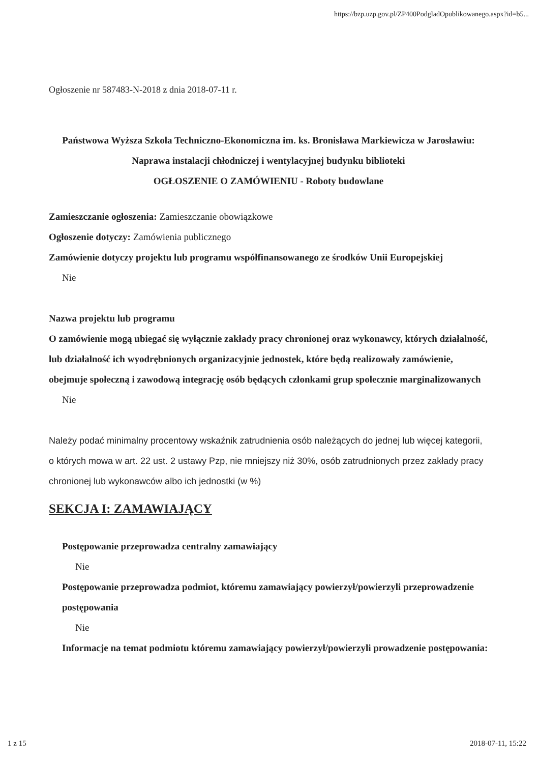https://bzp.uzp.gov.pl/ZP400PodgladOpublikowanego.aspx?id=b5...
Ogłoszenie nr 587483-N-2018 z dnia 2018-07-11 r.
Państwowa Wyższa Szkoła Techniczno-Ekonomiczna im. ks. Bronisława Markiewicza w Jarosławiu: Naprawa instalacji chłodniczej i wentylacyjnej budynku biblioteki
OGŁOSZENIE O ZAMÓWIENIU - Roboty budowlane
Zamieszczanie ogłoszenia: Zamieszczanie obowiązkowe
Ogłoszenie dotyczy: Zamówienia publicznego
Zamówienie dotyczy projektu lub programu współfinansowanego ze środków Unii Europejskiej
Nie
Nazwa projektu lub programu
O zamówienie mogą ubiegać się wyłącznie zakłady pracy chronionej oraz wykonawcy, których działalność, lub działalność ich wyodrębnionych organizacyjnie jednostek, które będą realizowały zamówienie, obejmuje społeczną i zawodową integrację osób będących członkami grup społecznie marginalizowanych
Nie
Należy podać minimalny procentowy wskaźnik zatrudnienia osób należących do jednej lub więcej kategorii, o których mowa w art. 22 ust. 2 ustawy Pzp, nie mniejszy niż 30%, osób zatrudnionych przez zakłady pracy chronionej lub wykonawców albo ich jednostki (w %)
SEKCJA I: ZAMAWIAJĄCY
Postępowanie przeprowadza centralny zamawiający
Nie
Postępowanie przeprowadza podmiot, któremu zamawiający powierzył/powierzyli przeprowadzenie postępowania
Nie
Informacje na temat podmiotu któremu zamawiający powierzył/powierzyli prowadzenie postępowania:
1 z 15 2018-07-11, 15:22